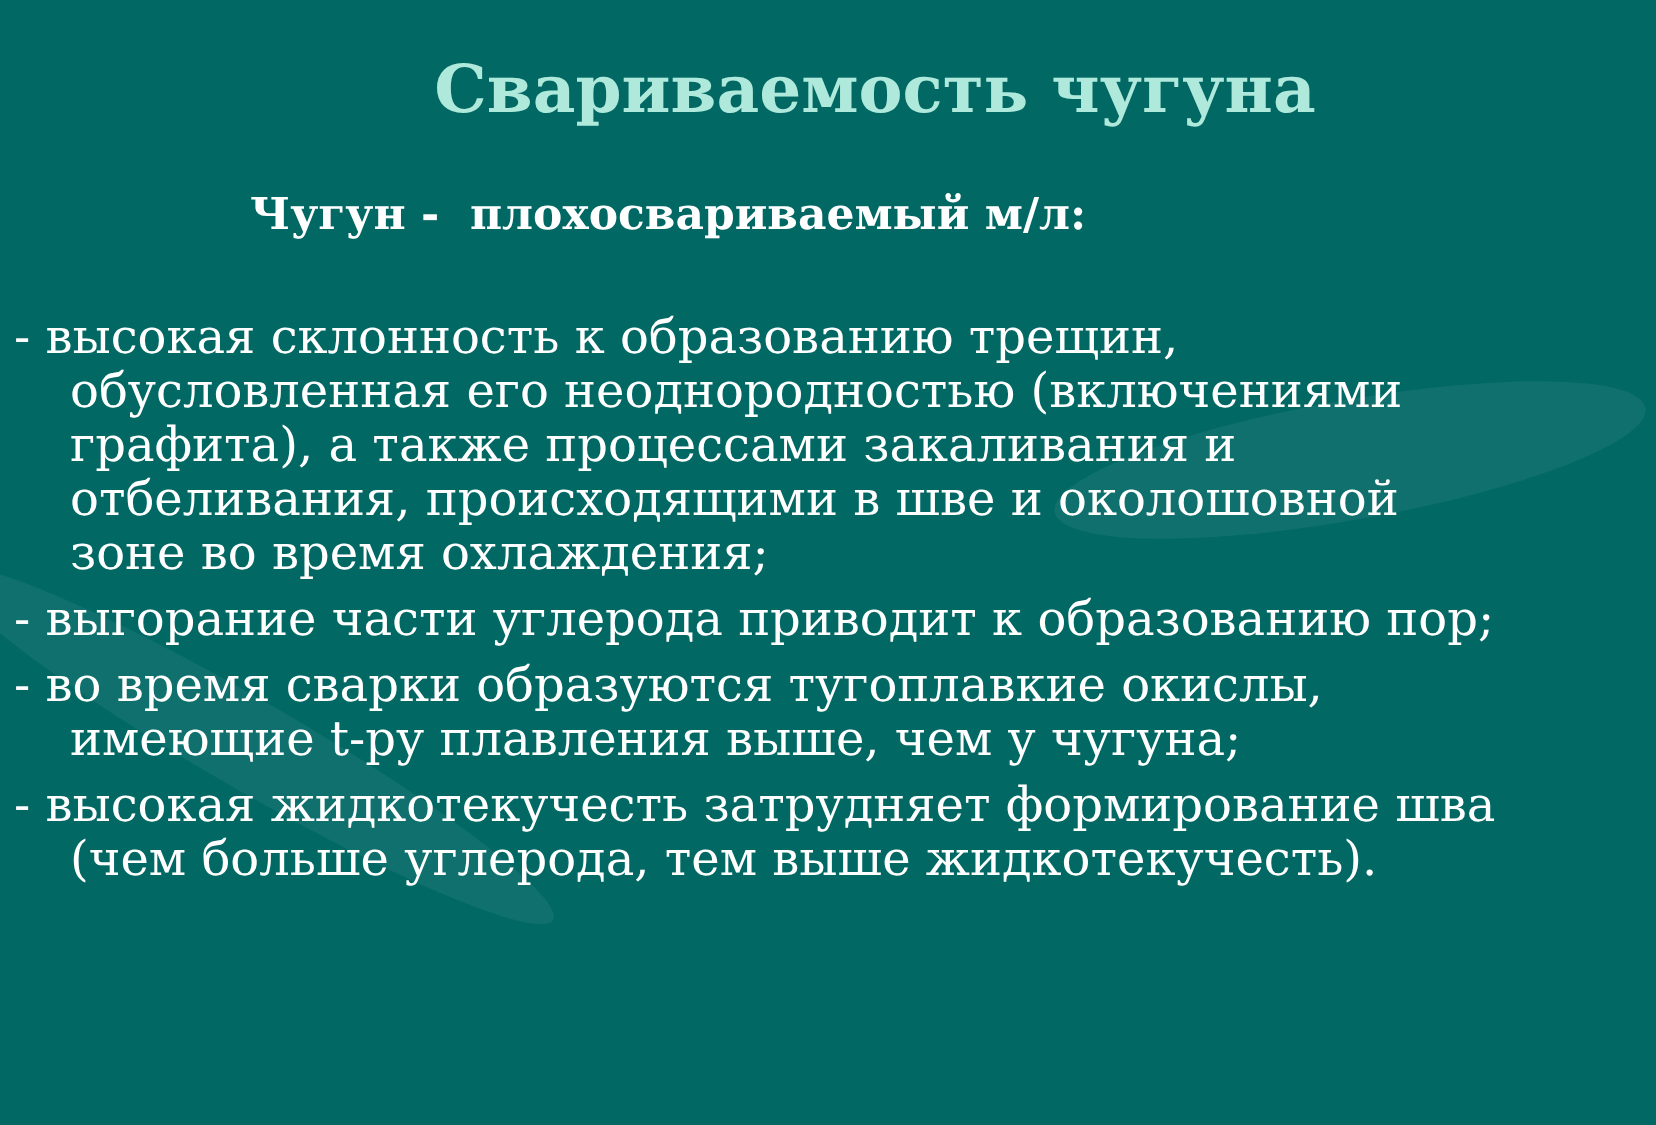Свариваемость чугуна
Чугун - плохосвариваемый м/л:
- высокая склонность к образованию трещин, обусловленная его неоднородностью (включениями графита), а также процессами закаливания и отбеливания, происходящими в шве и околошовной зоне во время охлаждения;
- выгорание части углерода приводит к образованию пор;
- во время сварки образуются тугоплавкие окислы, имеющие t-ру плавления выше, чем у чугуна;
- высокая жидкотекучесть затрудняет формирование шва (чем больше углерода, тем выше жидкотекучесть).